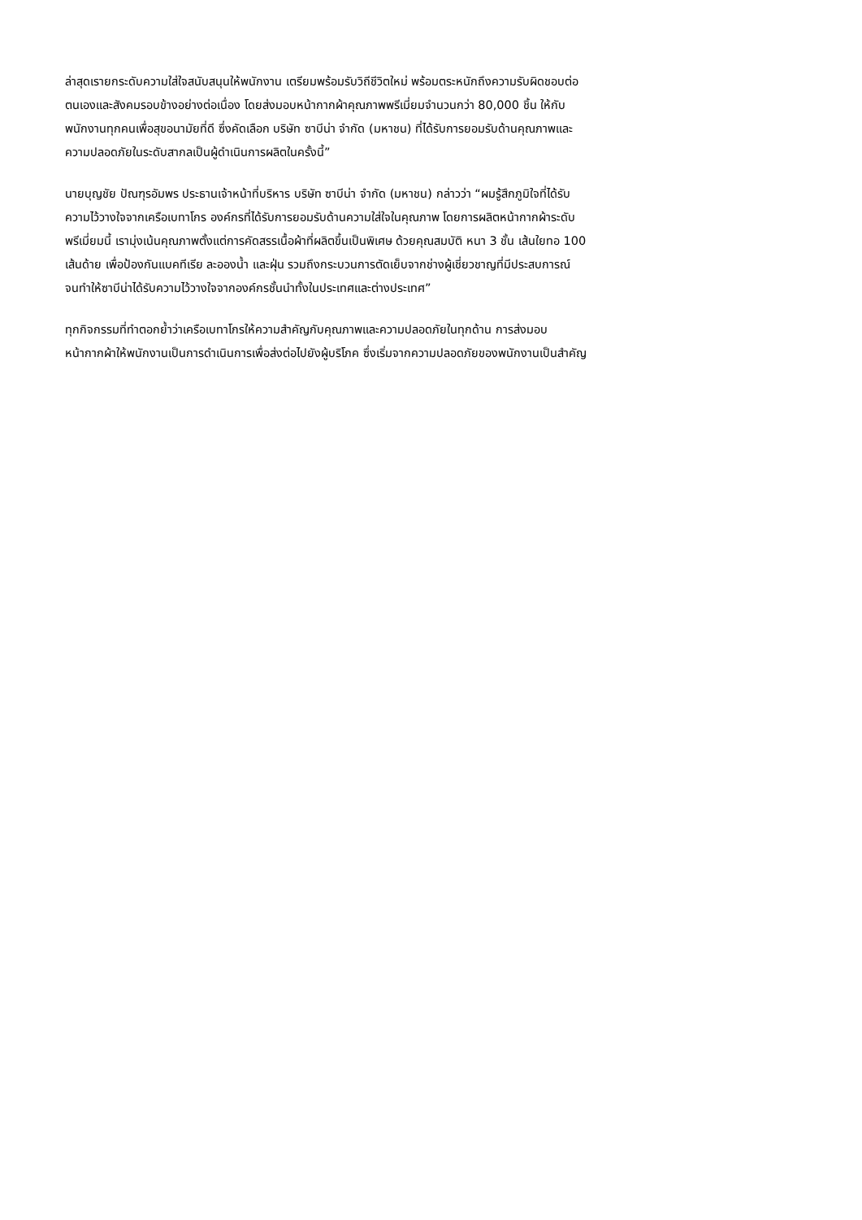ล่าสุดเรายกระดับความใส่ใจสนับสนุนให้พนักงาน เตรียมพร้อมรับวิถีชีวิตใหม่ พร้อมตระหนักถึงความรับผิดชอบต่อ
ตนเองและสังคมรอบข้างอย่างต่อเนื่อง โดยส่งมอบหน้ากากผ้าคุณภาพพรีเมี่ยมจำนวนกว่า 80,000 ชิ้น ให้กับ
พนักงานทุกคนเพื่อสุขอนามัยที่ดี ซึ่งคัดเลือก บริษัท ซาบีน่า จำกัด (มหาชน) ที่ได้รับการยอมรับด้านคุณภาพและ
ความปลอดภัยในระดับสากลเป็นผู้ดำเนินการผลิตในครั้งนี้”
นายบุญชัย ปัณฑุรอัมพร ประธานเจ้าหน้าที่บริหาร บริษัท ซาบีน่า จำกัด (มหาชน) กล่าวว่า “ผมรู้สึกภูมิใจที่ได้รับ
ความไว้วางใจจากเครือเบทาโกร องค์กรที่ได้รับการยอมรับด้านความใส่ใจในคุณภาพ โดยการผลิตหน้ากากผ้าระดับ
พรีเมี่ยมนี้ เรามุ่งเน้นคุณภาพตั้งแต่การคัดสรรเนื้อผ้าที่ผลิตขึ้นเป็นพิเศษ ด้วยคุณสมบัติ หนา 3 ชั้น เส้นใยทอ 100
เส้นด้าย เพื่อป้องกันแบคทีเรีย ละอองน้ำ และฝุ่น รวมถึงกระบวนการตัดเย็บจากช่างผู้เชี่ยวชาญที่มีประสบการณ์
จนทำให้ซาบีน่าได้รับความไว้วางใจจากองค์กรชั้นนำทั้งในประเทศและต่างประเทศ”
ทุกกิจกรรมที่ทำตอกย้ำว่าเครือเบทาโกรให้ความสำคัญกับคุณภาพและความปลอดภัยในทุกด้าน การส่งมอบ
หน้ากากผ้าให้พนักงานเป็นการดำเนินการเพื่อส่งต่อไปยังผู้บริโภค ซึ่งเริ่มจากความปลอดภัยของพนักงานเป็นสำคัญ